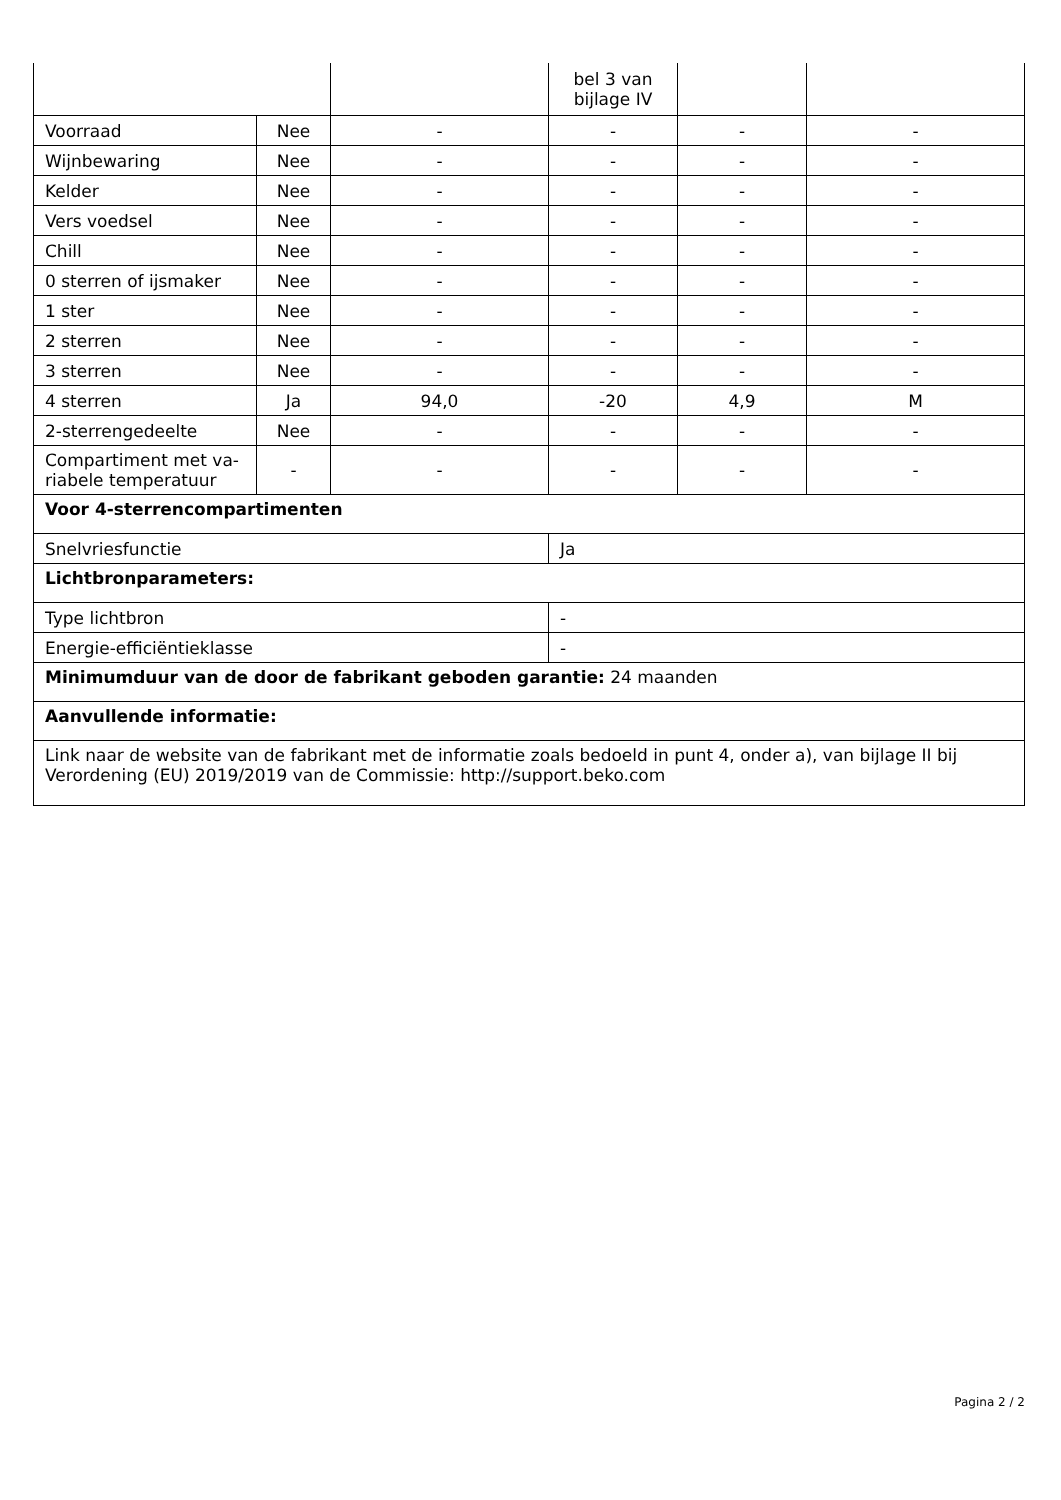| | | | bel 3 van bijlage IV | | |
| Voorraad | Nee | - | - | - | - |
| Wijnbewaring | Nee | - | - | - | - |
| Kelder | Nee | - | - | - | - |
| Vers voedsel | Nee | - | - | - | - |
| Chill | Nee | - | - | - | - |
| 0 sterren of ijsmaker | Nee | - | - | - | - |
| 1 ster | Nee | - | - | - | - |
| 2 sterren | Nee | - | - | - | - |
| 3 sterren | Nee | - | - | - | - |
| 4 sterren | Ja | 94,0 | -20 | 4,9 | M |
| 2-sterrengedeelte | Nee | - | - | - | - |
| Compartiment met va-riabele temperatuur | - | - | - | - | - |
| Voor 4-sterrencompartimenten | | | | | |
| Snelvriesfunctie | | | Ja | | |
| Lichtbronparameters: | | | | | |
| Type lichtbron | | | - | | |
| Energie-efficiëntieklasse | | | - | | |
| Minimumduur van de door de fabrikant geboden garantie: 24 maanden | | | | | |
| Aanvullende informatie: | | | | | |
| Link naar de website van de fabrikant met de informatie zoals bedoeld in punt 4, onder a), van bijlage II bij Verordening (EU) 2019/2019 van de Commissie: http://support.beko.com | | | | | |
Pagina 2 / 2